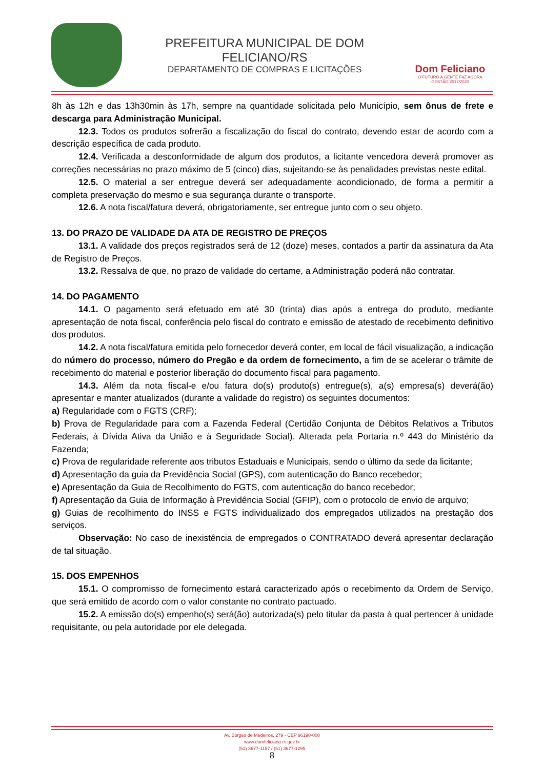PREFEITURA MUNICIPAL DE DOM FELICIANO/RS
DEPARTAMENTO DE COMPRAS E LICITAÇÕES
Dom Feliciano
O FUTURO A GENTE FAZ AGORA
GESTÃO 2017/2020
8h às 12h e das 13h30min às 17h, sempre na quantidade solicitada pelo Município, sem ônus de frete e descarga para Administração Municipal.
12.3. Todos os produtos sofrerão a fiscalização do fiscal do contrato, devendo estar de acordo com a descrição específica de cada produto.
12.4. Verificada a desconformidade de algum dos produtos, a licitante vencedora deverá promover as correções necessárias no prazo máximo de 5 (cinco) dias, sujeitando-se às penalidades previstas neste edital.
12.5. O material a ser entregue deverá ser adequadamente acondicionado, de forma a permitir a completa preservação do mesmo e sua segurança durante o transporte.
12.6. A nota fiscal/fatura deverá, obrigatoriamente, ser entregue junto com o seu objeto.
13. DO PRAZO DE VALIDADE DA ATA DE REGISTRO DE PREÇOS
13.1. A validade dos preços registrados será de 12 (doze) meses, contados a partir da assinatura da Ata de Registro de Preços.
13.2. Ressalva de que, no prazo de validade do certame, a Administração poderá não contratar.
14. DO PAGAMENTO
14.1. O pagamento será efetuado em até 30 (trinta) dias após a entrega do produto, mediante apresentação de nota fiscal, conferência pelo fiscal do contrato e emissão de atestado de recebimento definitivo dos produtos.
14.2. A nota fiscal/fatura emitida pelo fornecedor deverá conter, em local de fácil visualização, a indicação do número do processo, número do Pregão e da ordem de fornecimento, a fim de se acelerar o trâmite de recebimento do material e posterior liberação do documento fiscal para pagamento.
14.3. Além da nota fiscal-e e/ou fatura do(s) produto(s) entregue(s), a(s) empresa(s) deverá(ão) apresentar e manter atualizados (durante a validade do registro) os seguintes documentos:
a) Regularidade com o FGTS (CRF);
b) Prova de Regularidade para com a Fazenda Federal (Certidão Conjunta de Débitos Relativos a Tributos Federais, à Dívida Ativa da União e à Seguridade Social). Alterada pela Portaria n.º 443 do Ministério da Fazenda;
c) Prova de regularidade referente aos tributos Estaduais e Municipais, sendo o último da sede da licitante;
d) Apresentação da guia da Previdência Social (GPS), com autenticação do Banco recebedor;
e) Apresentação da Guia de Recolhimento do FGTS, com autenticação do banco recebedor;
f) Apresentação da Guia de Informação à Previdência Social (GFIP), com o protocolo de envio de arquivo;
g) Guias de recolhimento do INSS e FGTS individualizado dos empregados utilizados na prestação dos serviços.
Observação: No caso de inexistência de empregados o CONTRATADO deverá apresentar declaração de tal situação.
15. DOS EMPENHOS
15.1. O compromisso de fornecimento estará caracterizado após o recebimento da Ordem de Serviço, que será emitido de acordo com o valor constante no contrato pactuado.
15.2. A emissão do(s) empenho(s) será(ão) autorizada(s) pelo titular da pasta à qual pertencer à unidade requisitante, ou pela autoridade por ele delegada.
Av. Borges de Medeiros, 279 - CEP 96190-000
www.domfeliciano.rs.gov.br
(51) 3677-1157 / (51) 3677-1295
8